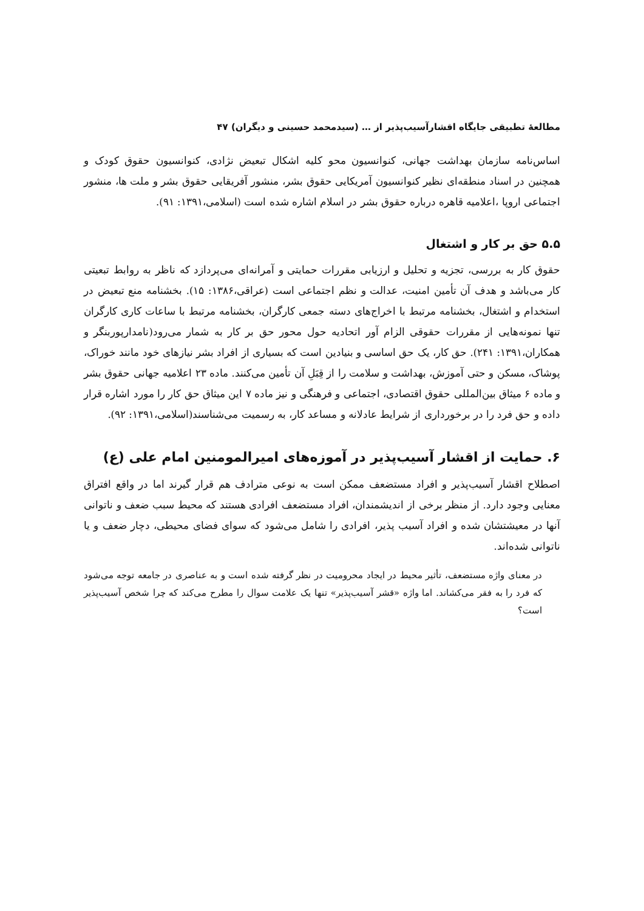مطالعهٔ تطبیقی جایگاه اقشارآسیب‌پذیر از … (سیدمحمد حسینی و دیگران) ۴۷
اساس‌نامه سازمان بهداشت جهانی، کنوانسیون محو کلیه اشکال تبعیض نژادی، کنوانسیون حقوق کودک و همچنین در اسناد منطقه‌ای نظیر کنوانسیون آمریکایی حقوق بشر، منشور آفریقایی حقوق بشر و ملت ها، منشور اجتماعی اروپا ،اعلامیه قاهره درباره حقوق بشر در اسلام اشاره شده است (اسلامی،۱۳۹۱: ۹۱).
۵.۵ حق بر کار و اشتغال
حقوق کار به بررسی، تجزیه و تحلیل و ارزیابی مقررات حمایتی و آمرانه‌ای می‌پردازد که ناظر به روابط تبعیتی کار می‌باشد و هدف آن تأمین امنیت، عدالت و نظم اجتماعی است (عراقی،۱۳۸۶: ۱۵). بخشنامه منع تبعیض در استخدام و اشتغال، بخشنامه مرتبط با اخراج‌های دسته جمعی کارگران، بخشنامه مرتبط با ساعات کاری کارگران تنها نمونه‌هایی از مقررات حقوقی الزام آور اتحادیه حول محور حق بر کار به شمار می‌رود(نامدارپوربنگر و همکاران،۱۳۹۱: ۲۴۱). حق کار، یک حق اساسی و بنیادین است که بسیاری از افراد بشر نیازهای خود مانند خوراک، پوشاک، مسکن و حتی آموزش، بهداشت و سلامت را از قِبَلِ آن تأمین می‌کنند. ماده ۲۳ اعلامیه جهانی حقوق بشر و ماده ۶ میثاق بین‌المللی حقوق اقتصادی، اجتماعی و فرهنگی و نیز ماده ۷ این میثاق حق کار را مورد اشاره قرار داده و حق فرد را در برخورداری از شرایط عادلانه و مساعد کار، به رسمیت می‌شناسند(اسلامی،۱۳۹۱: ۹۲).
۶. حمایت از اقشار آسیب‌پذیر در آموزه‌های امیرالمومنین امام علی (ع)
اصطلاح اقشار آسیب‌پذیر و افراد مستضعف ممکن است به نوعی مترادف هم قرار گیرند اما در واقع افتراق معنایی وجود دارد. از منظر برخی از اندیشمندان، افراد مستضعف افرادی هستند که محیط سبب ضعف و ناتوانی آنها در معیشتشان شده و افراد آسیب پذیر، افرادی را شامل می‌شود که سوای فضای محیطی، دچار ضعف و یا ناتوانی شده‌اند.
در معنای واژه مستضعف، تأثیر محیط در ایجاد محرومیت در نظر گرفته شده است و به عناصری در جامعه توجه می‌شود که فرد را به فقر می‌کشاند. اما واژه «قشر آسیب‌پذیر» تنها یک علامت سوال را مطرح می‌کند که چرا شخص آسیب‌پذیر است؟